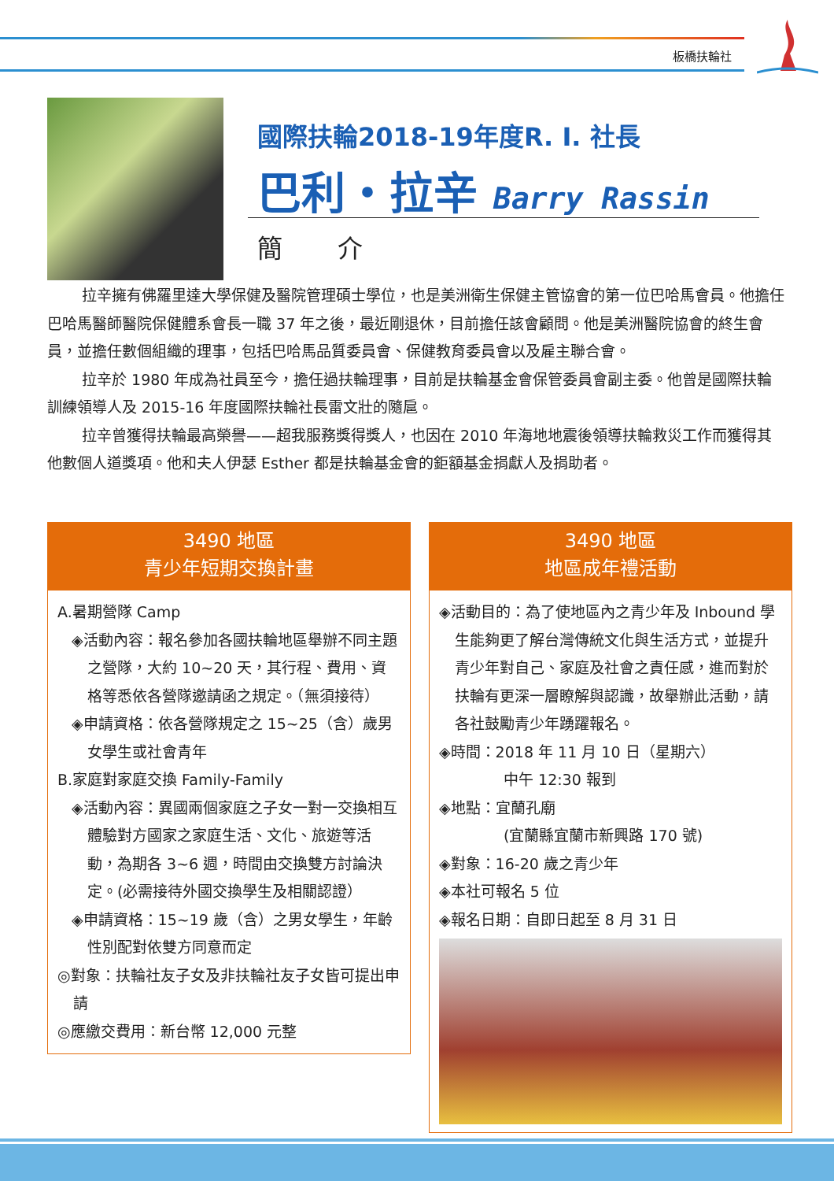板橋扶輪社
國際扶輪2018-19年度R. I. 社長
巴利・拉辛 Barry Rassin
簡 介
拉辛擁有佛羅里達大學保健及醫院管理碩士學位，也是美洲衛生保健主管協會的第一位巴哈馬會員。他擔任巴哈馬醫師醫院保健體系會長一職 37 年之後，最近剛退休，目前擔任該會顧問。他是美洲醫院協會的終生會員，並擔任數個組織的理事，包括巴哈馬品質委員會、保健教育委員會以及雇主聯合會。
拉辛於 1980 年成為社員至今，擔任過扶輪理事，目前是扶輪基金會保管委員會副主委。他曾是國際扶輪訓練領導人及 2015-16 年度國際扶輪社長雷文壯的隨扈。
拉辛曾獲得扶輪最高榮譽——超我服務獎得獎人，也因在 2010 年海地地震後領導扶輪救災工作而獲得其他數個人道獎項。他和夫人伊瑟 Esther 都是扶輪基金會的鉅額基金捐獻人及捐助者。
3490 地區
青少年短期交換計畫
A.暑期營隊 Camp
◈活動內容：報名參加各國扶輪地區舉辦不同主題之營隊，大約 10~20 天，其行程、費用、資格等悉依各營隊邀請函之規定。（無須接待）
◈申請資格：依各營隊規定之 15~25（含）歲男女學生或社會青年
B.家庭對家庭交換 Family-Family
◈活動內容：異國兩個家庭之子女一對一交換相互體驗對方國家之家庭生活、文化、旅遊等活動，為期各 3~6 週，時間由交換雙方討論決定。(必需接待外國交換學生及相關認證）
◈申請資格：15~19 歲（含）之男女學生，年齡性別配對依雙方同意而定
◎對象：扶輪社友子女及非扶輪社友子女皆可提出申請
◎應繳交費用：新台幣 12,000 元整
3490 地區
地區成年禮活動
◈活動目的：為了使地區內之青少年及 Inbound 學生能夠更了解台灣傳統文化與生活方式，並提升青少年對自己、家庭及社會之責任感，進而對於扶輪有更深一層瞭解與認識，故舉辦此活動，請各社鼓勵青少年踴躍報名。
◈時間：2018 年 11 月 10 日（星期六）
中午 12:30 報到
◈地點：宜蘭孔廟
(宜蘭縣宜蘭市新興路 170 號)
◈對象：16-20 歲之青少年
◈本社可報名 5 位
◈報名日期：自即日起至 8 月 31 日